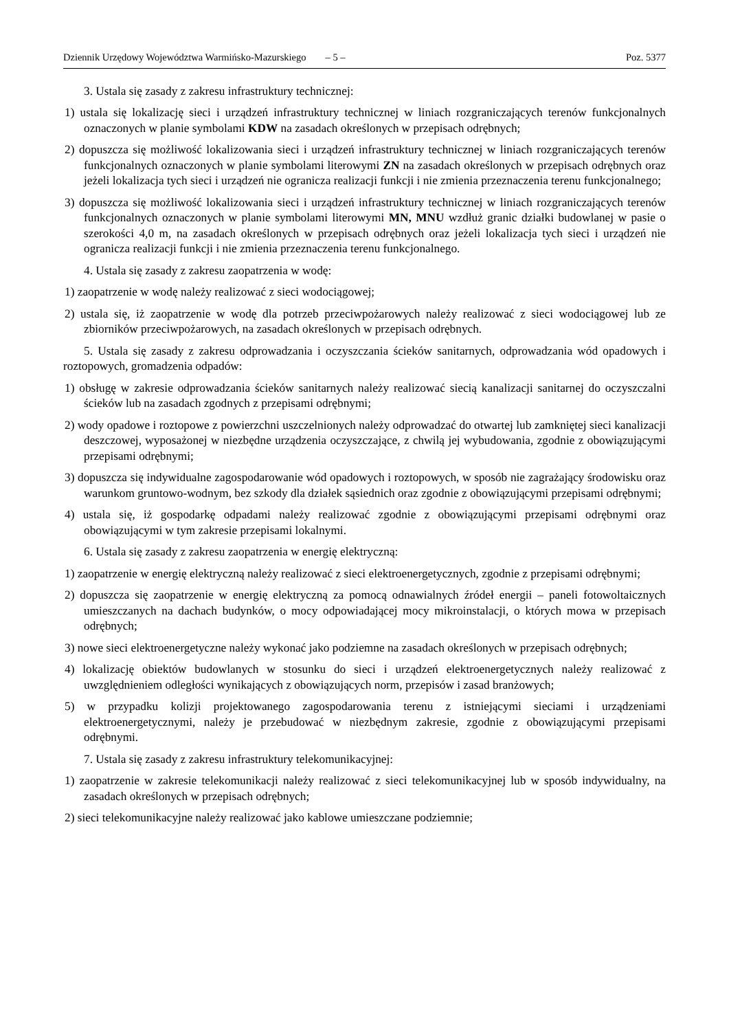Dziennik Urzędowy Województwa Warmińsko-Mazurskiego – 5 – Poz. 5377
3. Ustala się zasady z zakresu infrastruktury technicznej:
1) ustala się lokalizację sieci i urządzeń infrastruktury technicznej w liniach rozgraniczających terenów funkcjonalnych oznaczonych w planie symbolami KDW na zasadach określonych w przepisach odrębnych;
2) dopuszcza się możliwość lokalizowania sieci i urządzeń infrastruktury technicznej w liniach rozgraniczających terenów funkcjonalnych oznaczonych w planie symbolami literowymi ZN na zasadach określonych w przepisach odrębnych oraz jeżeli lokalizacja tych sieci i urządzeń nie ogranicza realizacji funkcji i nie zmienia przeznaczenia terenu funkcjonalnego;
3) dopuszcza się możliwość lokalizowania sieci i urządzeń infrastruktury technicznej w liniach rozgraniczających terenów funkcjonalnych oznaczonych w planie symbolami literowymi MN, MNU wzdłuż granic działki budowlanej w pasie o szerokości 4,0 m, na zasadach określonych w przepisach odrębnych oraz jeżeli lokalizacja tych sieci i urządzeń nie ogranicza realizacji funkcji i nie zmienia przeznaczenia terenu funkcjonalnego.
4. Ustala się zasady z zakresu zaopatrzenia w wodę:
1) zaopatrzenie w wodę należy realizować z sieci wodociągowej;
2) ustala się, iż zaopatrzenie w wodę dla potrzeb przeciwpożarowych należy realizować z sieci wodociągowej lub ze zbiorników przeciwpożarowych, na zasadach określonych w przepisach odrębnych.
5. Ustala się zasady z zakresu odprowadzania i oczyszczania ścieków sanitarnych, odprowadzania wód opadowych i roztopowych, gromadzenia odpadów:
1) obsługę w zakresie odprowadzania ścieków sanitarnych należy realizować siecią kanalizacji sanitarnej do oczyszczalni ścieków lub na zasadach zgodnych z przepisami odrębnymi;
2) wody opadowe i roztopowe z powierzchni uszczelnionych należy odprowadzać do otwartej lub zamkniętej sieci kanalizacji deszczowej, wyposażonej w niezbędne urządzenia oczyszczające, z chwilą jej wybudowania, zgodnie z obowiązującymi przepisami odrębnymi;
3) dopuszcza się indywidualne zagospodarowanie wód opadowych i roztopowych, w sposób nie zagrażający środowisku oraz warunkom gruntowo-wodnym, bez szkody dla działek sąsiednich oraz zgodnie z obowiązującymi przepisami odrębnymi;
4) ustala się, iż gospodarkę odpadami należy realizować zgodnie z obowiązującymi przepisami odrębnymi oraz obowiązującymi w tym zakresie przepisami lokalnymi.
6. Ustala się zasady z zakresu zaopatrzenia w energię elektryczną:
1) zaopatrzenie w energię elektryczną należy realizować z sieci elektroenergetycznych, zgodnie z przepisami odrębnymi;
2) dopuszcza się zaopatrzenie w energię elektryczną za pomocą odnawialnych źródeł energii – paneli fotowoltaicznych umieszczanych na dachach budynków, o mocy odpowiadającej mocy mikroinstalacji, o których mowa w przepisach odrębnych;
3) nowe sieci elektroenergetyczne należy wykonać jako podziemne na zasadach określonych w przepisach odrębnych;
4) lokalizację obiektów budowlanych w stosunku do sieci i urządzeń elektroenergetycznych należy realizować z uwzględnieniem odległości wynikających z obowiązujących norm, przepisów i zasad branżowych;
5) w przypadku kolizji projektowanego zagospodarowania terenu z istniejącymi sieciami i urządzeniami elektroenergetycznymi, należy je przebudować w niezbędnym zakresie, zgodnie z obowiązującymi przepisami odrębnymi.
7. Ustala się zasady z zakresu infrastruktury telekomunikacyjnej:
1) zaopatrzenie w zakresie telekomunikacji należy realizować z sieci telekomunikacyjnej lub w sposób indywidualny, na zasadach określonych w przepisach odrębnych;
2) sieci telekomunikacyjne należy realizować jako kablowe umieszczane podziemnie;